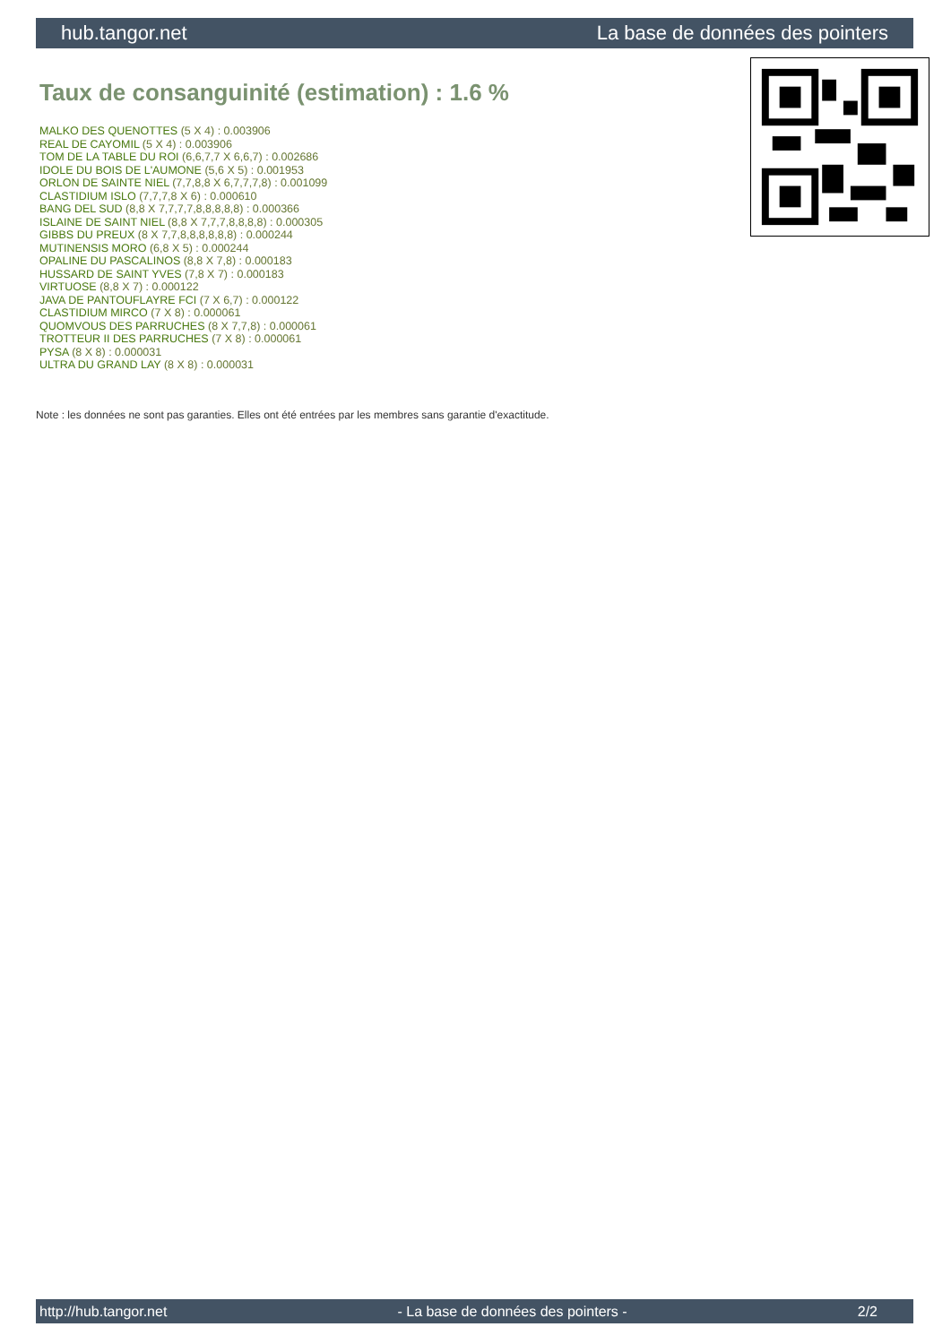hub.tangor.net La base de données des pointers
Taux de consanguinité (estimation) : 1.6 %
MALKO DES QUENOTTES (5 X 4) : 0.003906
REAL DE CAYOMIL (5 X 4) : 0.003906
TOM DE LA TABLE DU ROI (6,6,7,7 X 6,6,7) : 0.002686
IDOLE DU BOIS DE L'AUMONE (5,6 X 5) : 0.001953
ORLON DE SAINTE NIEL (7,7,8,8 X 6,7,7,7,8) : 0.001099
CLASTIDIUM ISLO (7,7,7,8 X 6) : 0.000610
BANG DEL SUD (8,8 X 7,7,7,7,8,8,8,8,8) : 0.000366
ISLAINE DE SAINT NIEL (8,8 X 7,7,7,8,8,8,8) : 0.000305
GIBBS DU PREUX (8 X 7,7,8,8,8,8,8,8) : 0.000244
MUTINENSIS MORO (6,8 X 5) : 0.000244
OPALINE DU PASCALINOS (8,8 X 7,8) : 0.000183
HUSSARD DE SAINT YVES (7,8 X 7) : 0.000183
VIRTUOSE (8,8 X 7) : 0.000122
JAVA DE PANTOUFLAYRE FCI (7 X 6,7) : 0.000122
CLASTIDIUM MIRCO (7 X 8) : 0.000061
QUOMVOUS DES PARRUCHES (8 X 7,7,8) : 0.000061
TROTTEUR II DES PARRUCHES (7 X 8) : 0.000061
PYSA (8 X 8) : 0.000031
ULTRA DU GRAND LAY (8 X 8) : 0.000031
Note : les données ne sont pas garanties. Elles ont été entrées par les membres sans garantie d'exactitude.
http://hub.tangor.net - La base de données des pointers - 2/2